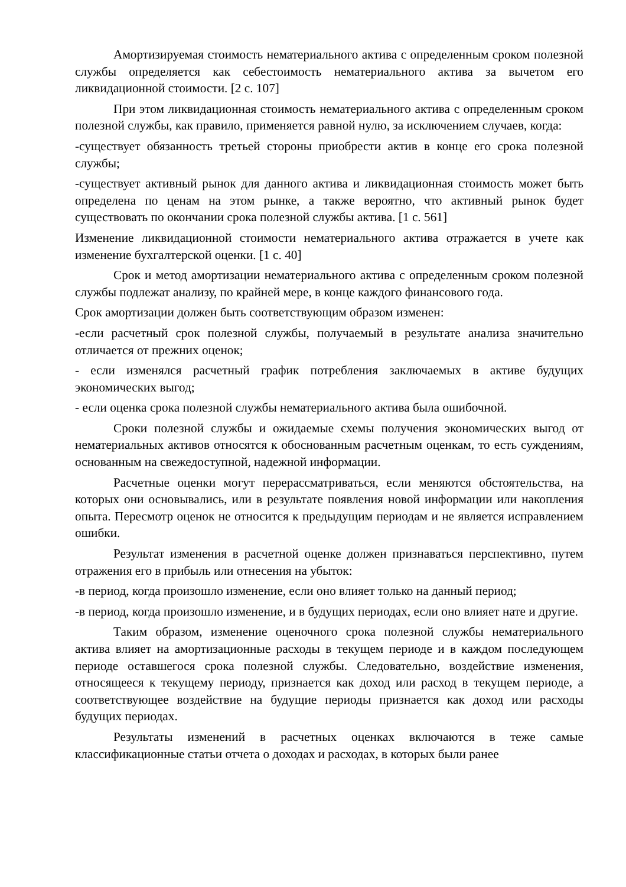Амортизируемая стоимость нематериального актива с определенным сроком полезной службы определяется как себестоимость нематериального актива за вычетом его ликвидационной стоимости. [2 с. 107]
При этом ликвидационная стоимость нематериального актива с определенным сроком полезной службы, как правило, применяется равной нулю, за исключением случаев, когда:
-существует обязанность третьей стороны приобрести актив в конце его срока полезной службы;
-существует активный рынок для данного актива и ликвидационная стоимость может быть определена по ценам на этом рынке, а также вероятно, что активный рынок будет существовать по окончании срока полезной службы актива. [1 с. 561]
Изменение ликвидационной стоимости нематериального актива отражается в учете как изменение бухгалтерской оценки. [1 с. 40]
Срок и метод амортизации нематериального актива с определенным сроком полезной службы подлежат анализу, по крайней мере, в конце каждого финансового года.
Срок амортизации должен быть соответствующим образом изменен:
-если расчетный срок полезной службы, получаемый в результате анализа значительно отличается от прежних оценок;
- если изменялся расчетный график потребления заключаемых в активе будущих экономических выгод;
- если оценка срока полезной службы нематериального актива была ошибочной.
Сроки полезной службы и ожидаемые схемы получения экономических выгод от нематериальных активов относятся к обоснованным расчетным оценкам, то есть суждениям, основанным на свежедоступной, надежной информации.
Расчетные оценки могут перерассматриваться, если меняются обстоятельства, на которых они основывались, или в результате появления новой информации или накопления опыта. Пересмотр оценок не относится к предыдущим периодам и не является исправлением ошибки.
Результат изменения в расчетной оценке должен признаваться перспективно, путем отражения его в прибыль или отнесения на убыток:
-в период, когда произошло изменение, если оно влияет только на данный период;
-в период, когда произошло изменение, и в будущих периодах, если оно влияет нате и другие.
Таким образом, изменение оценочного срока полезной службы нематериального актива влияет на амортизационные расходы в текущем периоде и в каждом последующем периоде оставшегося срока полезной службы. Следовательно, воздействие изменения, относящееся к текущему периоду, признается как доход или расход в текущем периоде, а соответствующее воздействие на будущие периоды признается как доход или расходы будущих периодах.
Результаты изменений в расчетных оценках включаются в теже самые классификационные статьи отчета о доходах и расходах, в которых были ранее